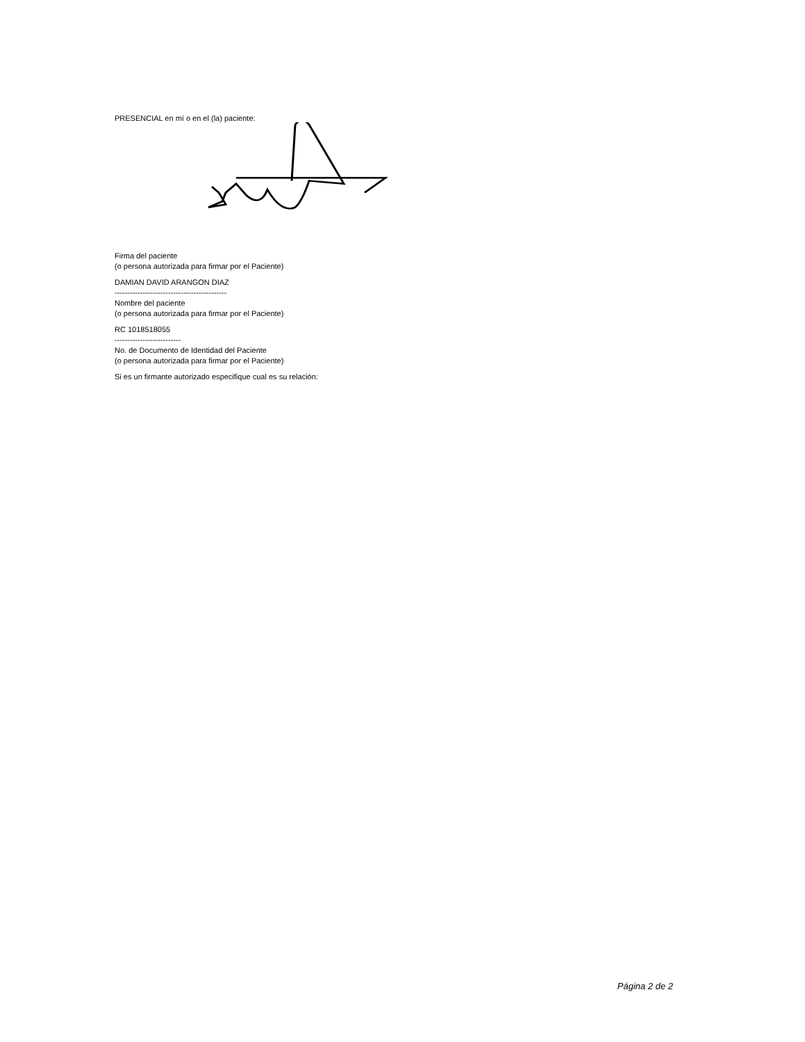PRESENCIAL en mí o en el (la) paciente:
Firma del paciente
(o persona autorizada para firmar por el Paciente)
DAMIAN DAVID ARANGON DIAZ
--------------------------------------------
Nombre del paciente
(o persona autorizada para firmar por el Paciente)
RC 1018518055
--------------------------
No. de Documento de Identidad del Paciente
(o persona autorizada para firmar por el Paciente)
Si es un firmante autorizado especifique cual es su relación:
Página 2 de 2